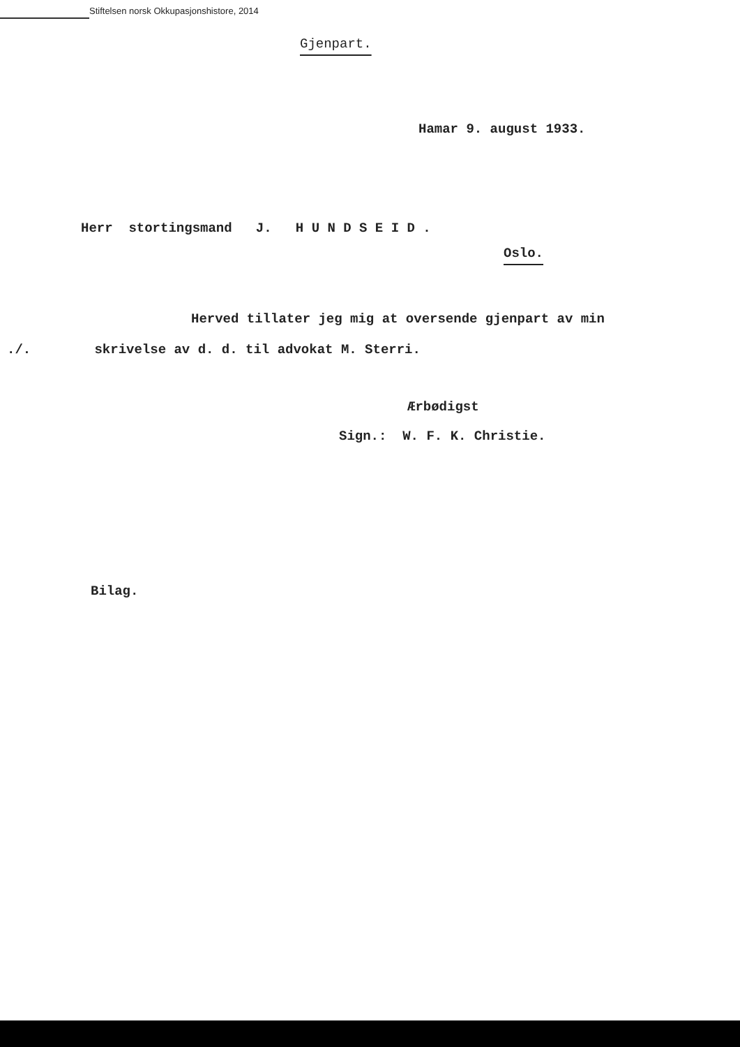Stiftelsen norsk Okkupasjonshistore, 2014
Gjenpart.
Hamar 9. august 1933.
Herr stortingsmand J. H U N D S E I D .
Oslo.
Herved tillater jeg mig at oversende gjenpart av min
./. skrivelse av d. d. til advokat M. Sterri.
Ærbødigst
Sign.: W. F. K. Christie.
Bilag.